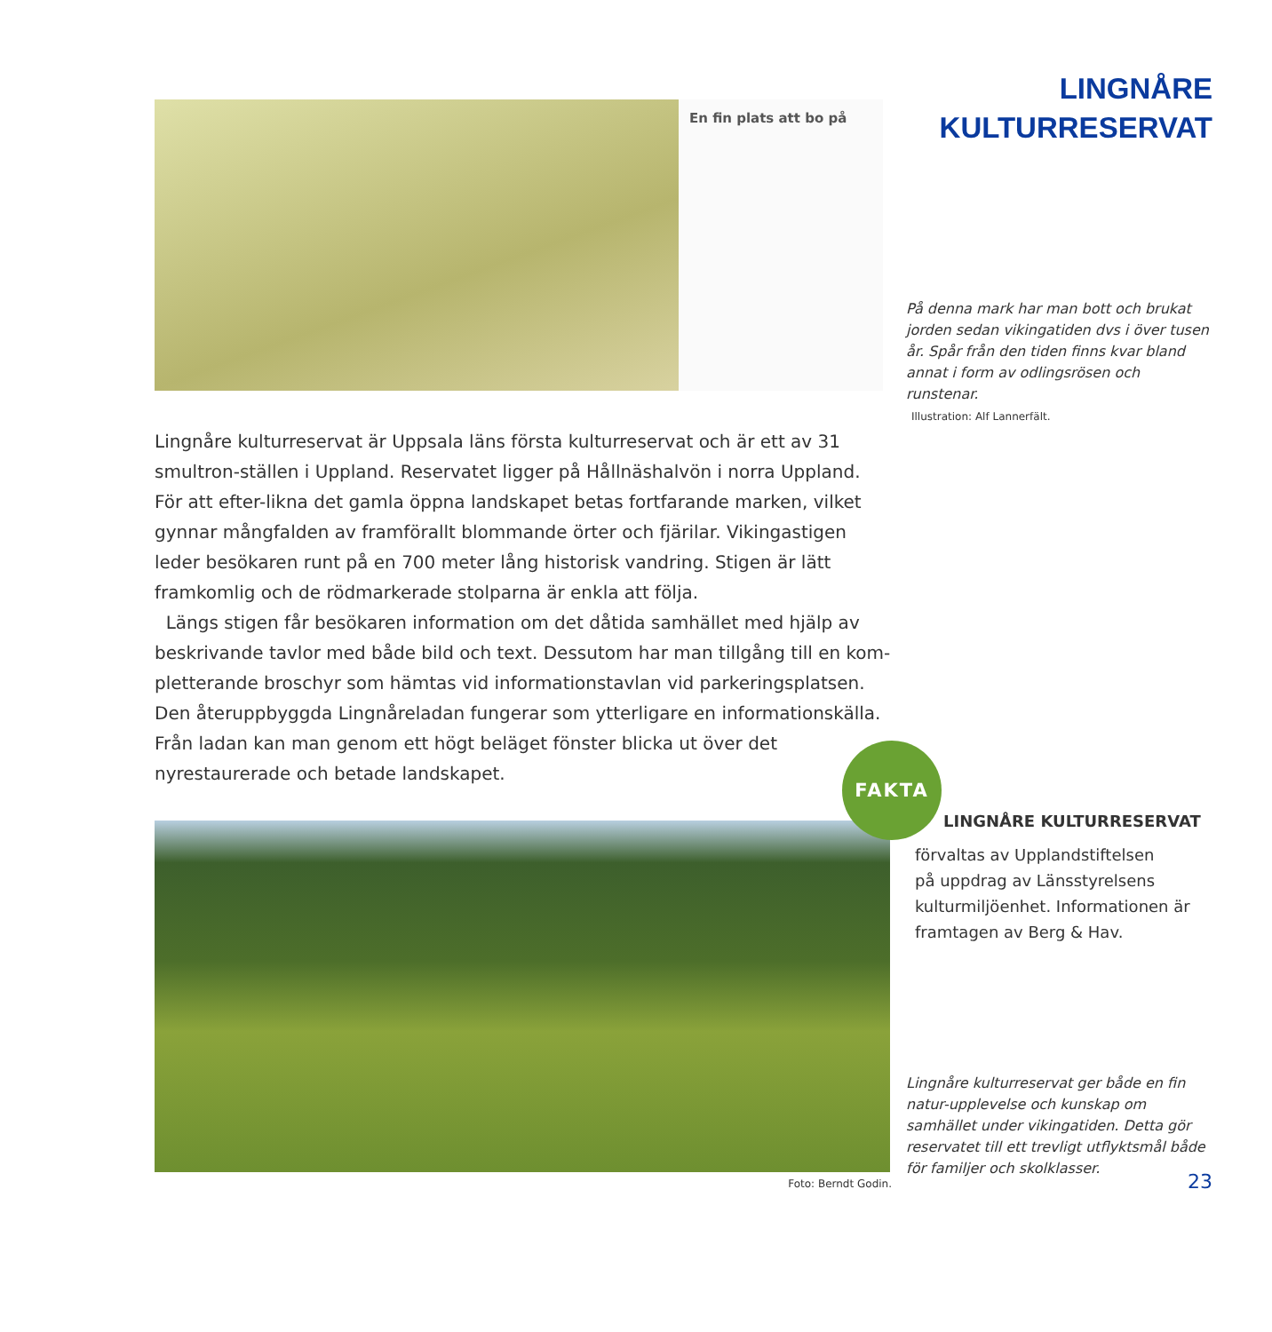En fin plats att bo på
Lingnåre kulturreservat är Uppsala läns första kulturreservat och är ett av 31 smultron-ställen i Uppland. Reservatet ligger på Hållnäshalvön i norra Uppland. För att efter-likna det gamla öppna landskapet betas fortfarande marken, vilket gynnar mångfalden av framförallt blommande örter och fjärilar. Vikingastigen leder besökaren runt på en 700 meter lång historisk vandring. Stigen är lätt framkomlig och de rödmarkerade stolparna är enkla att följa.
Längs stigen får besökaren information om det dåtida samhället med hjälp av beskrivande tavlor med både bild och text. Dessutom har man tillgång till en kom-pletterande broschyr som hämtas vid informationstavlan vid parkeringsplatsen. Den återuppbyggda Lingnåreladan fungerar som ytterligare en informationskälla. Från ladan kan man genom ett högt beläget fönster blicka ut över det nyrestaurerade och betade landskapet.
Foto: Berndt Godin.
LINGNÅRE
KULTURRESERVAT
På denna mark har man bott och brukat jorden sedan vikingatiden dvs i över tusen år. Spår från den tiden finns kvar bland annat i form av odlingsrösen och runstenar.
Illustration: Alf Lannerfält.
FAKTA
LINGNÅRE KULTURRESERVAT
förvaltas av Upplandstiftelsen
på uppdrag av Länsstyrelsens
kulturmiljöenhet. Informationen är
framtagen av Berg & Hav.
Lingnåre kulturreservat ger både en fin natur-upplevelse och kunskap om samhället under vikingatiden. Detta gör reservatet till ett trevligt utflyktsmål både för familjer och skolklasser.
23